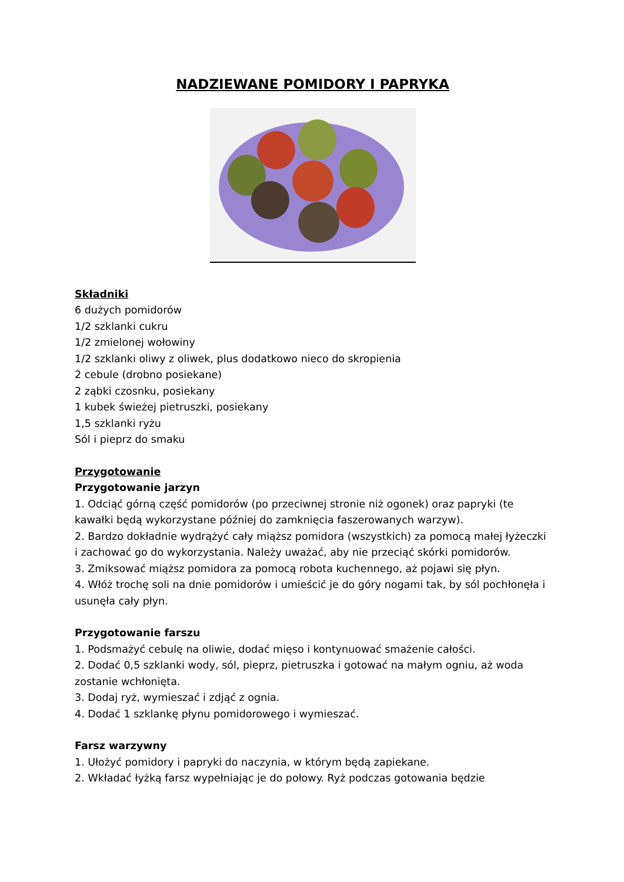NADZIEWANE POMIDORY I PAPRYKA
Składniki
6 dużych pomidorów
1/2 szklanki cukru
1/2 zmielonej wołowiny
1/2 szklanki oliwy z oliwek, plus dodatkowo nieco do skropienia
2 cebule (drobno posiekane)
2 ząbki czosnku, posiekany
1 kubek świeżej pietruszki, posiekany
1,5 szklanki ryżu
Sól i pieprz do smaku
Przygotowanie
Przygotowanie jarzyn
1. Odciąć górną część pomidorów (po przeciwnej stronie niż ogonek) oraz papryki (te kawałki będą wykorzystane później do zamknięcia faszerowanych warzyw).
2. Bardzo dokładnie wydrążyć cały miąższ pomidora (wszystkich) za pomocą małej łyżeczki i zachować go do wykorzystania. Należy uważać, aby nie przeciąć skórki pomidorów.
3. Zmiksować miąższ pomidora za pomocą robota kuchennego, aż pojawi się płyn.
4. Włóż trochę soli na dnie pomidorów i umieścić je do góry nogami tak, by sól pochłonęła i usunęła cały płyn.
Przygotowanie farszu
1. Podsmażyć cebulę na oliwie, dodać mięso i kontynuować smażenie całości.
2. Dodać 0,5 szklanki wody, sól, pieprz, pietruszka i gotować na małym ogniu, aż woda zostanie wchłonięta.
3. Dodaj ryż, wymieszać i zdjąć z ognia.
4. Dodać 1 szklankę płynu pomidorowego i wymieszać.
Farsz warzywny
1. Ułożyć pomidory i papryki do naczynia, w którym będą zapiekane.
2. Wkładać łyżką farsz wypełniając je do połowy. Ryż podczas gotowania będzie